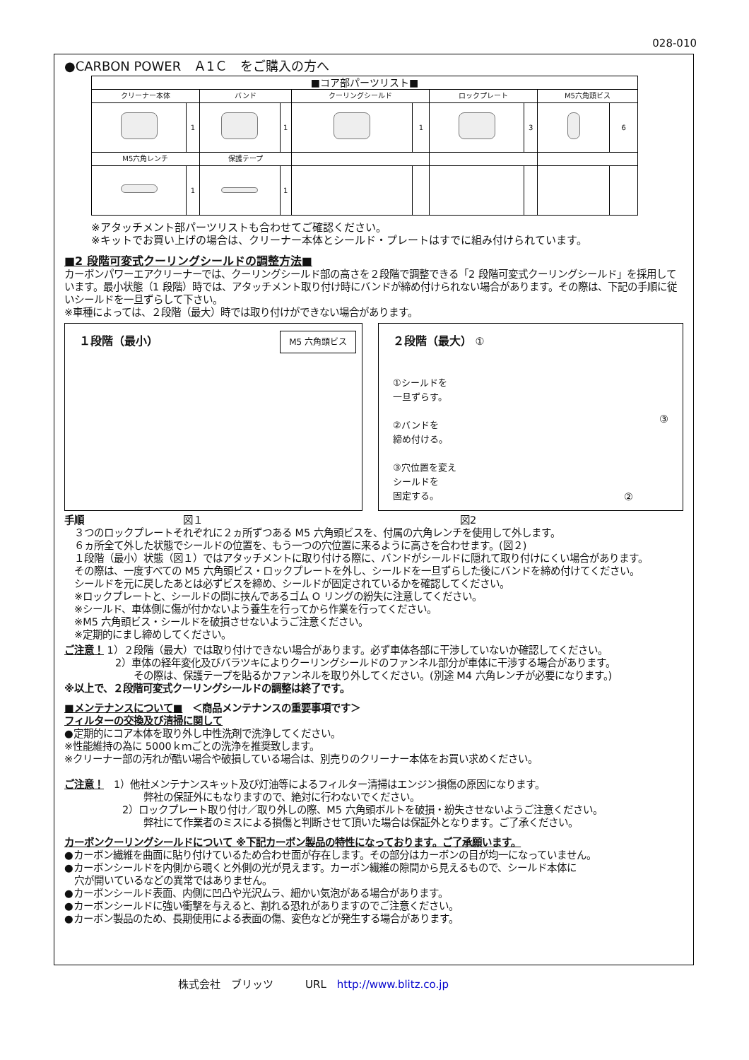028-010
●CARBON POWER　Ａ1Ｃ　をご購入の方へ
| ■コア部パーツリスト■ | | | | | | | | | |
| --- | --- | --- | --- | --- | --- | --- | --- | --- | --- |
| クリーナー本体 | | バンド | | クーリングシールド | | ロックプレート | | M5六角頭ビス | |
| | 1 | | 1 | | 1 | | 3 | | 6 |
| M5六角レンチ | | 保護テープ | | | | | | | |
| | 1 | | 1 | | | | | | |
※アタッチメント部パーツリストも合わせてご確認ください。
※キットでお買い上げの場合は、クリーナー本体とシールド・プレートはすでに組み付けられています。
■2 段階可変式クーリングシールドの調整方法■
カーボンパワーエアクリーナーでは、クーリングシールド部の高さを２段階で調整できる「2 段階可変式クーリングシールド」を採用しています。最小状態（1 段階）時では、アタッチメント取り付け時にバンドが締め付けられない場合があります。その際は、下記の手順に従いシールドを一旦ずらして下さい。
※車種によっては、２段階（最大）時では取り付けができない場合があります。
１段階（最小） M5 六角頭ビス
２段階（最大） ①
①シールドを
一旦ずらす。
②バンドを
締め付ける。
③穴位置を変え
シールドを
固定する。
③
②
手順　　　　　　　　　　図１　　　　　　　　　　　　　　　　　　　　　　　　　　図2
３つのロックプレートそれぞれに２ヵ所ずつある M5 六角頭ビスを、付属の六角レンチを使用して外します。
６ヵ所全て外した状態でシールドの位置を、もう一つの穴位置に来るように高さを合わせます。(図２)
１段階（最小）状態（図１）ではアタッチメントに取り付ける際に、バンドがシールドに隠れて取り付けにくい場合があります。
その際は、一度すべての M5 六角頭ビス・ロックプレートを外し、シールドを一旦ずらした後にバンドを締め付けてください。
シールドを元に戻したあとは必ずビスを締め、シールドが固定されているかを確認してください。
※ロックプレートと、シールドの間に挟んであるゴム O リングの紛失に注意してください。
※シールド、車体側に傷が付かないよう養生を行ってから作業を行ってください。
※M5 六角頭ビス・シールドを破損させないようご注意ください。
※定期的にまし締めしてください。
ご注意！ 1）２段階（最大）では取り付けできない場合があります。必ず車体各部に干渉していないか確認してください。
2）車体の経年変化及びバラツキによりクーリングシールドのファンネル部分が車体に干渉する場合があります。
その際は、保護テープを貼るかファンネルを取り外してください。(別途 M4 六角レンチが必要になります。)
※以上で、２段階可変式クーリングシールドの調整は終了です。
■メンテナンスについて■　＜商品メンテナンスの重要事項です＞
フィルターの交換及び清掃に関して
●定期的にコア本体を取り外し中性洗剤で洗浄してください。
※性能維持の為に 5000ｋｍごとの洗浄を推奨致します。
※クリーナー部の汚れが酷い場合や破損している場合は、別売りのクリーナー本体をお買い求めください。
ご注意！　1）他社メンテナンスキット及び灯油等によるフィルター清掃はエンジン損傷の原因になります。
弊社の保証外にもなりますので、絶対に行わないでください。
2）ロックプレート取り付け／取り外しの際、M5 六角頭ボルトを破損・紛失させないようご注意ください。
弊社にて作業者のミスによる損傷と判断させて頂いた場合は保証外となります。ご了承ください。
カーボンクーリングシールドについて ※下記カーボン製品の特性になっております。ご了承願います。
●カーボン繊維を曲面に貼り付けているため合わせ面が存在します。その部分はカーボンの目が均一になっていません。
●カーボンシールドを内側から覗くと外側の光が見えます。カーボン繊維の隙間から見えるもので、シールド本体に
　穴が開いているなどの異常ではありません。
●カーボンシールド表面、内側に凹凸や光沢ムラ、細かい気泡がある場合があります。
●カーボンシールドに強い衝撃を与えると、割れる恐れがありますのでご注意ください。
●カーボン製品のため、長期使用による表面の傷、変色などが発生する場合があります。
株式会社　ブリッツ　　　URL　http://www.blitz.co.jp